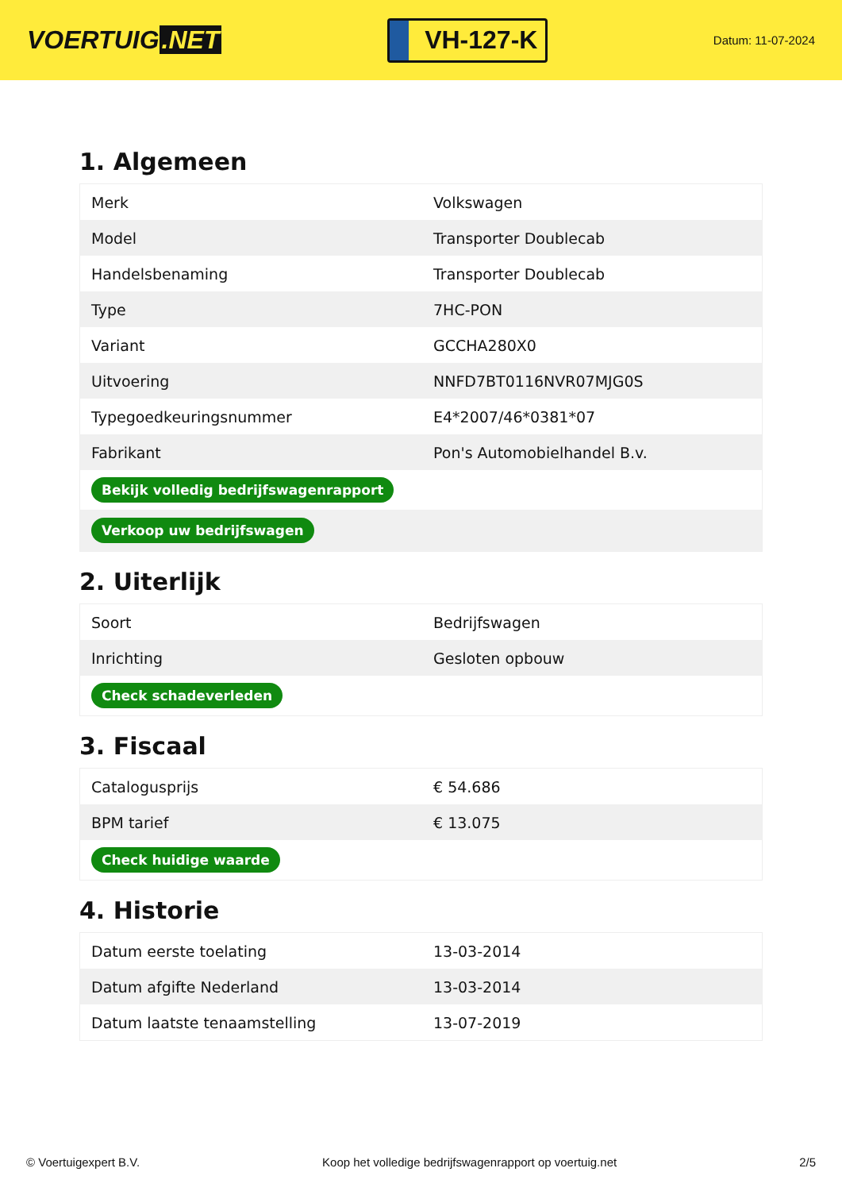VOERTUIG.NET
VH-127-K
Datum: 11-07-2024
1. Algemeen
| Merk | Volkswagen |
| Model | Transporter Doublecab |
| Handelsbenaming | Transporter Doublecab |
| Type | 7HC-PON |
| Variant | GCCHA280X0 |
| Uitvoering | NNFD7BT0116NVR07MJG0S |
| Typegoedkeuringsnummer | E4*2007/46*0381*07 |
| Fabrikant | Pon's Automobielhandel B.v. |
| Bekijk volledig bedrijfswagenrapport | |
| Verkoop uw bedrijfswagen | |
2. Uiterlijk
| Soort | Bedrijfswagen |
| Inrichting | Gesloten opbouw |
| Check schadeverleden | |
3. Fiscaal
| Catalogusprijs | € 54.686 |
| BPM tarief | € 13.075 |
| Check huidige waarde | |
4. Historie
| Datum eerste toelating | 13-03-2014 |
| Datum afgifte Nederland | 13-03-2014 |
| Datum laatste tenaamstelling | 13-07-2019 |
© Voertuigexpert B.V. Koop het volledige bedrijfswagenrapport op voertuig.net 2/5